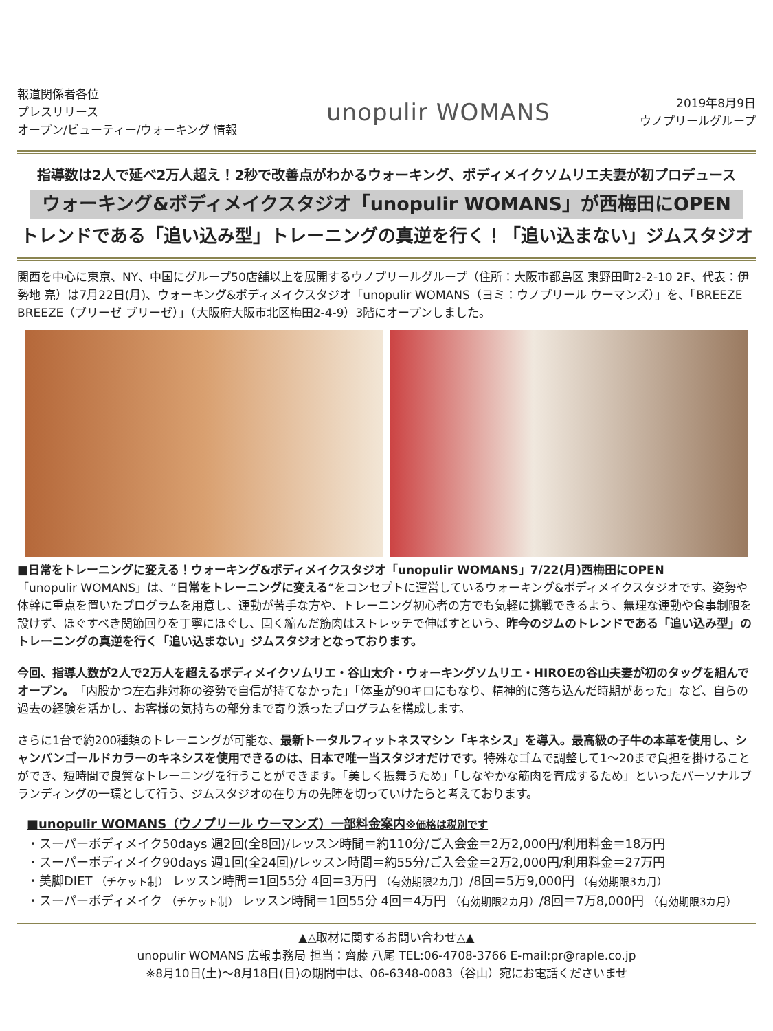報道関係者各位
プレスリリース
オープン/ビューティー/ウォーキング 情報
unopulir WOMANS
2019年8月9日
ウノプリールグループ
指導数は2人で延べ2万人超え！2秒で改善点がわかるウォーキング、ボディメイクソムリエ夫妻が初プロデュース
ウォーキング&ボディメイクスタジオ「unopulir WOMANS」が西梅田にOPEN
トレンドである「追い込み型」トレーニングの真逆を行く！「追い込まない」ジムスタジオ
関西を中心に東京、NY、中国にグループ50店舗以上を展開するウノプリールグループ（住所：大阪市都島区 東野田町2-2-10 2F、代表：伊勢地 亮）は7月22日(月)、ウォーキング&ボディメイクスタジオ「unopulir WOMANS（ヨミ：ウノプリール ウーマンズ）」を、「BREEZE BREEZE（ブリーゼ ブリーゼ）」（大阪府大阪市北区梅田2-4-9）3階にオープンしました。
■日常をトレーニングに変える！ウォーキング&ボディメイクスタジオ「unopulir WOMANS」7/22(月)西梅田にOPEN
「unopulir WOMANS」は、“日常をトレーニングに変える“をコンセプトに運営しているウォーキング&ボディメイクスタジオです。姿勢や体幹に重点を置いたプログラムを用意し、運動が苦手な方や、トレーニング初心者の方でも気軽に挑戦できるよう、無理な運動や食事制限を設けず、ほぐすべき関節回りを丁寧にほぐし、固く縮んだ筋肉はストレッチで伸ばすという、昨今のジムのトレンドである「追い込み型」のトレーニングの真逆を行く「追い込まない」ジムスタジオとなっております。
今回、指導人数が2人で2万人を超えるボディメイクソムリエ・谷山太介・ウォーキングソムリエ・HIROEの谷山夫妻が初のタッグを組んでオープン。「内股かつ左右非対称の姿勢で自信が持てなかった」「体重が90キロにもなり、精神的に落ち込んだ時期があった」など、自らの過去の経験を活かし、お客様の気持ちの部分まで寄り添ったプログラムを構成します。
さらに1台で約200種類のトレーニングが可能な、最新トータルフィットネスマシン「キネシス」を導入。最高級の子牛の本革を使用し、シャンパンゴールドカラーのキネシスを使用できるのは、日本で唯一当スタジオだけです。特殊なゴムで調整して1～20まで負担を掛けることができ、短時間で良質なトレーニングを行うことができます。「美しく振舞うため」「しなやかな筋肉を育成するため」といったパーソナルブランディングの一環として行う、ジムスタジオの在り方の先陣を切っていけたらと考えております。
■unopulir WOMANS（ウノプリール ウーマンズ）一部料金案内※価格は税別です
・スーパーボディメイク50days 週2回(全8回)/レッスン時間＝約110分/ご入会金＝2万2,000円/利用料金＝18万円
・スーパーボディメイク90days 週1回(全24回)/レッスン時間＝約55分/ご入会金＝2万2,000円/利用料金＝27万円
・美脚DIET （チケット制） レッスン時間＝1回55分 4回＝3万円 （有効期限2カ月）/8回＝5万9,000円 （有効期限3カ月）
・スーパーボディメイク （チケット制） レッスン時間＝1回55分 4回＝4万円 （有効期限2カ月）/8回＝7万8,000円 （有効期限3カ月）
▲△取材に関するお問い合わせ△▲
unopulir WOMANS 広報事務局 担当：齊藤 八尾 TEL:06-4708-3766 E-mail:pr@raple.co.jp
※8月10日(土)～8月18日(日)の期間中は、06-6348-0083（谷山）宛にお電話くださいませ